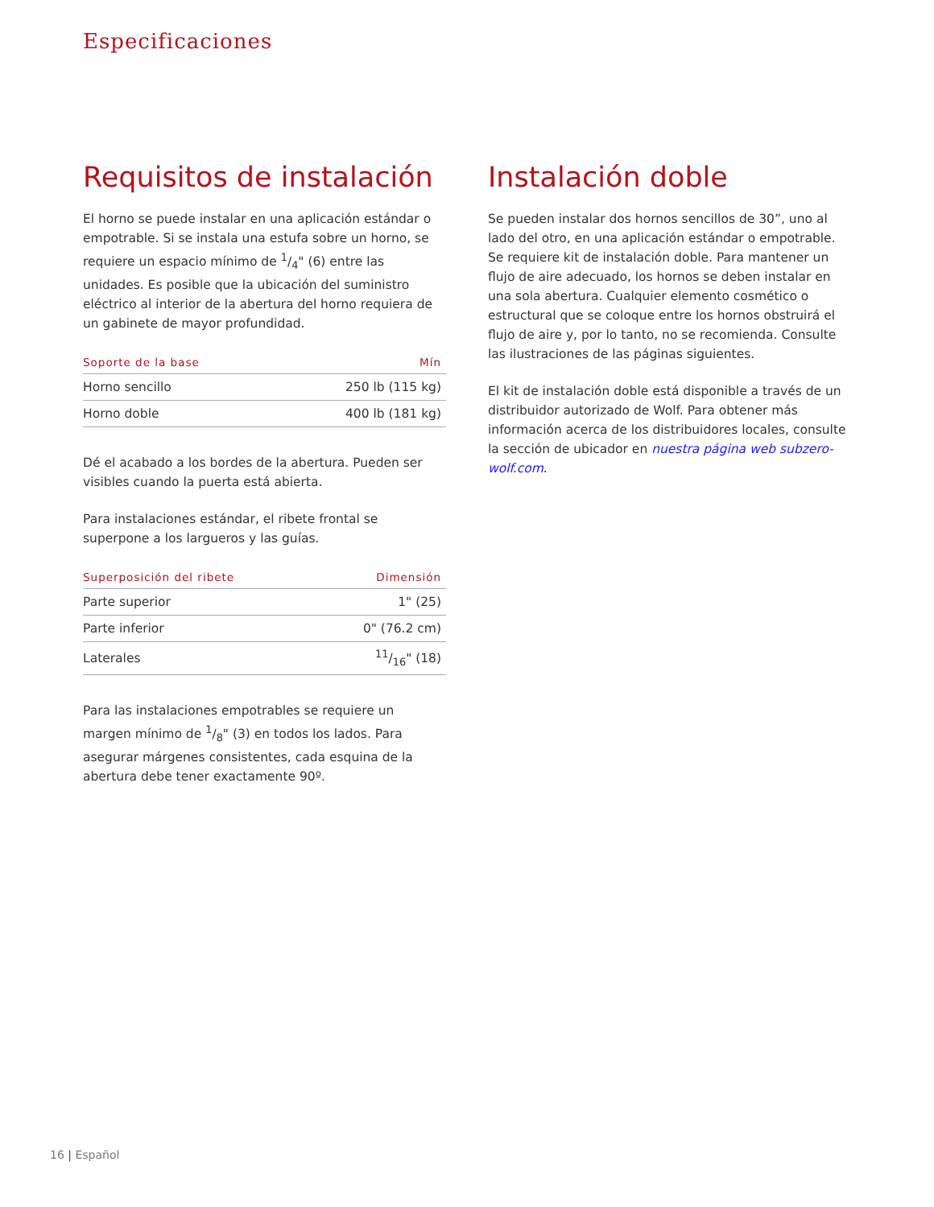Especificaciones
Requisitos de instalación
El horno se puede instalar en una aplicación estándar o empotrable. Si se instala una estufa sobre un horno, se requiere un espacio mínimo de 1/4" (6) entre las unidades. Es posible que la ubicación del suministro eléctrico al interior de la abertura del horno requiera de un gabinete de mayor profundidad.
| Soporte de la base | Mín |
| --- | --- |
| Horno sencillo | 250 lb (115 kg) |
| Horno doble | 400 lb (181 kg) |
Dé el acabado a los bordes de la abertura. Pueden ser visibles cuando la puerta está abierta.
Para instalaciones estándar, el ribete frontal se superpone a los largueros y las guías.
| Superposición del ribete | Dimensión |
| --- | --- |
| Parte superior | 1" (25) |
| Parte inferior | 0" (76.2 cm) |
| Laterales | 11/16" (18) |
Para las instalaciones empotrables se requiere un margen mínimo de 1/8" (3) en todos los lados. Para asegurar márgenes consistentes, cada esquina de la abertura debe tener exactamente 90º.
Instalación doble
Se pueden instalar dos hornos sencillos de 30”, uno al lado del otro, en una aplicación estándar o empotrable. Se requiere kit de instalación doble. Para mantener un flujo de aire adecuado, los hornos se deben instalar en una sola abertura. Cualquier elemento cosmético o estructural que se coloque entre los hornos obstruirá el flujo de aire y, por lo tanto, no se recomienda. Consulte las ilustraciones de las páginas siguientes.
El kit de instalación doble está disponible a través de un distribuidor autorizado de Wolf. Para obtener más información acerca de los distribuidores locales, consulte la sección de ubicador en nuestra página web subzero-wolf.com.
16 | Español